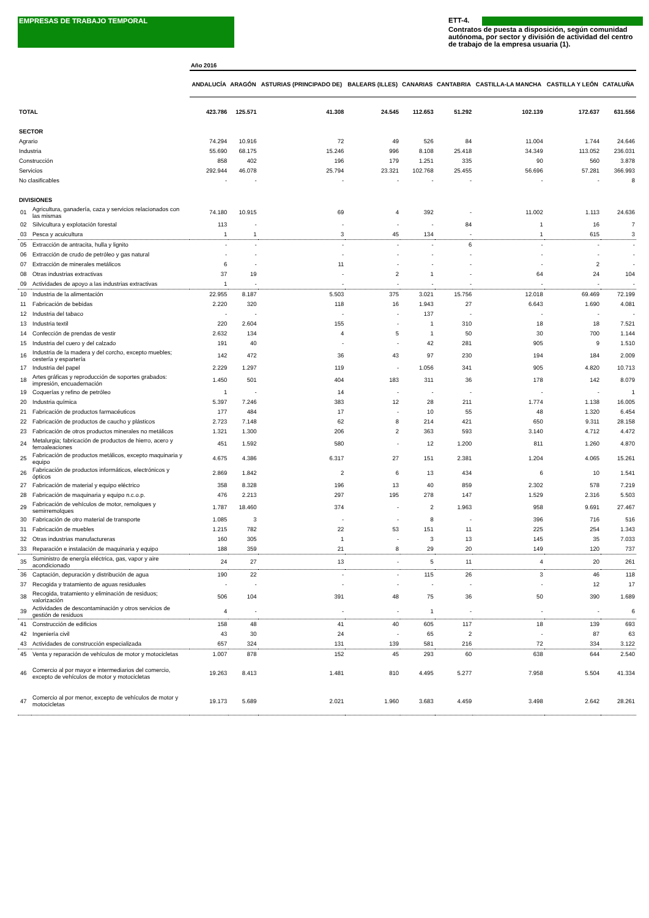EMPRESAS DE TRABAJO TEMPORAL ETT-4.
Contratos de puesta a disposición, según comunidad autónoma, por sector y división de actividad del centro de trabajo de la empresa usuaria (1).
| | | Año 2016 | | | | | | | | |
| | | ANDALUCÍA | ARAGÓN | ASTURIAS (PRINCIPADO DE) | BALEARS (ILLES) | CANARIAS | CANTABRIA | CASTILLA-LA MANCHA | CASTILLA Y LEÓN | CATALUÑA |
| TOTAL | | 423.786 | 125.571 | 41.308 | 24.545 | 112.653 | 51.292 | 102.139 | 172.637 | 631.556 |
| SECTOR | | | | | | | | | | |
| Agrario | | 74.294 | 10.916 | 72 | 49 | 526 | 84 | 11.004 | 1.744 | 24.646 |
| Industria | | 55.690 | 68.175 | 15.246 | 996 | 8.108 | 25.418 | 34.349 | 113.052 | 236.031 |
| Construcción | | 858 | 402 | 196 | 179 | 1.251 | 335 | 90 | 560 | 3.878 |
| Servicios | | 292.944 | 46.078 | 25.794 | 23.321 | 102.768 | 25.455 | 56.696 | 57.281 | 366.993 |
| No clasificables | | - | - | - | - | - | - | - | - | 8 |
| DIVISIONES | | | | | | | | | | |
| 01 | Agricultura, ganadería, caza y servicios relacionados con las mismas | 74.180 | 10.915 | 69 | 4 | 392 | - | 11.002 | 1.113 | 24.636 |
| 02 | Silvicultura y explotación forestal | 113 | - | - | - | - | 84 | 1 | 16 | 7 |
| 03 | Pesca y acuicultura | 1 | 1 | 3 | 45 | 134 | - | 1 | 615 | 3 |
| 05 | Extracción de antracita, hulla y lignito | - | - | - | - | - | 6 | - | - | - |
| 06 | Extracción de crudo de petróleo y gas natural | - | - | - | - | - | - | - | - | - |
| 07 | Extracción de minerales metálicos | 6 | - | 11 | - | - | - | - | 2 | - |
| 08 | Otras industrias extractivas | 37 | 19 | - | 2 | 1 | - | 64 | 24 | 104 |
| 09 | Actividades de apoyo a las industrias extractivas | 1 | - | - | - | - | - | - | - | - |
| 10 | Industria de la alimentación | 22.955 | 8.187 | 5.503 | 375 | 3.021 | 15.756 | 12.018 | 69.469 | 72.199 |
| 11 | Fabricación de bebidas | 2.220 | 320 | 118 | 16 | 1.943 | 27 | 6.643 | 1.690 | 4.081 |
| 12 | Industria del tabaco | - | - | - | - | 137 | - | - | - | - |
| 13 | Industria textil | 220 | 2.604 | 155 | - | 1 | 310 | 18 | 18 | 7.521 |
| 14 | Confección de prendas de vestir | 2.632 | 134 | 4 | 5 | 1 | 50 | 30 | 700 | 1.144 |
| 15 | Industria del cuero y del calzado | 191 | 40 | - | - | 42 | 281 | 905 | 9 | 1.510 |
| 16 | Industria de la madera y del corcho, excepto muebles; cestería y espartería | 142 | 472 | 36 | 43 | 97 | 230 | 194 | 184 | 2.009 |
| 17 | Industria del papel | 2.229 | 1.297 | 119 | - | 1.056 | 341 | 905 | 4.820 | 10.713 |
| 18 | Artes gráficas y reproducción de soportes grabados: impresión, encuadernación | 1.450 | 501 | 404 | 183 | 311 | 36 | 178 | 142 | 8.079 |
| 19 | Coquerías y refino de petróleo | 1 | - | 14 | - | - | - | - | - | 1 |
| 20 | Industria química | 5.397 | 7.246 | 383 | 12 | 28 | 211 | 1.774 | 1.138 | 16.005 |
| 21 | Fabricación de productos farmacéuticos | 177 | 484 | 17 | - | 10 | 55 | 48 | 1.320 | 6.454 |
| 22 | Fabricación de productos de caucho y plásticos | 2.723 | 7.148 | 62 | 8 | 214 | 421 | 650 | 9.311 | 28.158 |
| 23 | Fabricación de otros productos minerales no metálicos | 1.321 | 1.300 | 206 | 2 | 363 | 593 | 3.140 | 4.712 | 4.472 |
| 24 | Metalurgia; fabricación de productos de hierro, acero y ferroaleaciones | 451 | 1.592 | 580 | - | 12 | 1.200 | 811 | 1.260 | 4.870 |
| 25 | Fabricación de productos metálicos, excepto maquinaria y equipo | 4.675 | 4.386 | 6.317 | 27 | 151 | 2.381 | 1.204 | 4.065 | 15.261 |
| 26 | Fabricación de productos informáticos, electrónicos y ópticos | 2.869 | 1.842 | 2 | 6 | 13 | 434 | 6 | 10 | 1.541 |
| 27 | Fabricación de material y equipo eléctrico | 358 | 8.328 | 196 | 13 | 40 | 859 | 2.302 | 578 | 7.219 |
| 28 | Fabricación de maquinaria y equipo n.c.o.p. | 476 | 2.213 | 297 | 195 | 278 | 147 | 1.529 | 2.316 | 5.503 |
| 29 | Fabricación de vehículos de motor, remolques y semirremolques | 1.787 | 18.460 | 374 | - | 2 | 1.963 | 958 | 9.691 | 27.467 |
| 30 | Fabricación de otro material de transporte | 1.085 | 3 | - | - | 8 | - | 396 | 716 | 516 |
| 31 | Fabricación de muebles | 1.215 | 782 | 22 | 53 | 151 | 11 | 225 | 254 | 1.343 |
| 32 | Otras industrias manufactureras | 160 | 305 | 1 | - | 3 | 13 | 145 | 35 | 7.033 |
| 33 | Reparación e instalación de maquinaria y equipo | 188 | 359 | 21 | 8 | 29 | 20 | 149 | 120 | 737 |
| 35 | Suministro de energía eléctrica, gas, vapor y aire acondicionado | 24 | 27 | 13 | - | 5 | 11 | 4 | 20 | 261 |
| 36 | Captación, depuración y distribución de agua | 190 | 22 | - | - | 115 | 26 | 3 | 46 | 118 |
| 37 | Recogida y tratamiento de aguas residuales | - | - | - | - | - | - | - | 12 | 17 |
| 38 | Recogida, tratamiento y eliminación de residuos; valorización | 506 | 104 | 391 | 48 | 75 | 36 | 50 | 390 | 1.689 |
| 39 | Actividades de descontaminación y otros servicios de gestión de residuos | 4 | - | - | - | 1 | - | - | - | 6 |
| 41 | Construcción de edificios | 158 | 48 | 41 | 40 | 605 | 117 | 18 | 139 | 693 |
| 42 | Ingeniería civil | 43 | 30 | 24 | - | 65 | 2 | - | 87 | 63 |
| 43 | Actividades de construcción especializada | 657 | 324 | 131 | 139 | 581 | 216 | 72 | 334 | 3.122 |
| 45 | Venta y reparación de vehículos de motor y motocicletas | 1.007 | 878 | 152 | 45 | 293 | 60 | 638 | 644 | 2.540 |
| 46 | Comercio al por mayor e intermediarios del comercio, excepto de vehículos de motor y motocicletas | 19.263 | 8.413 | 1.481 | 810 | 4.495 | 5.277 | 7.958 | 5.504 | 41.334 |
| 47 | Comercio al por menor, excepto de vehículos de motor y motocicletas | 19.173 | 5.689 | 2.021 | 1.960 | 3.683 | 4.459 | 3.498 | 2.642 | 28.261 |